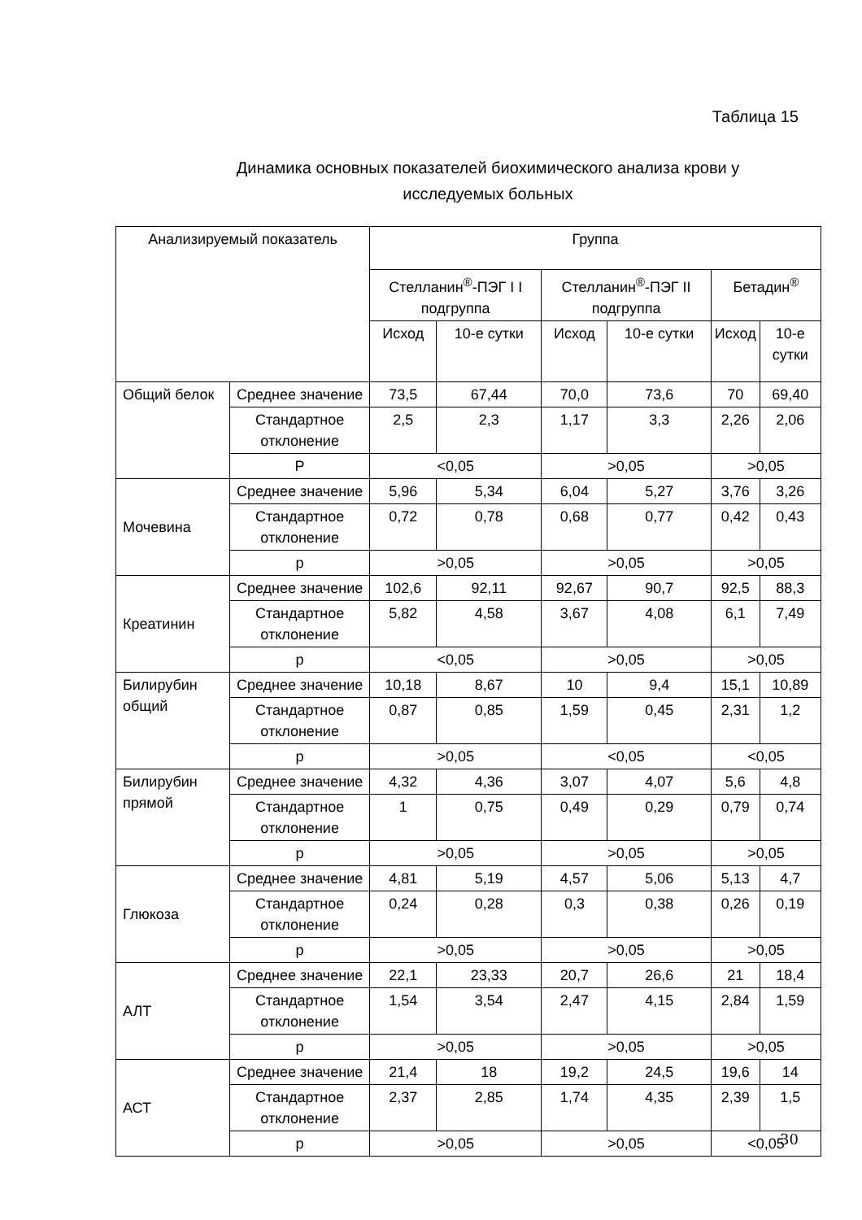Таблица 15
Динамика основных показателей биохимического анализа крови у исследуемых больных
| Анализируемый показатель | | Группа | | | | | |
| --- | --- | --- | --- | --- | --- | --- | --- |
| | | Стелланин<sup>®</sup>-ПЭГ I I подгруппа | | Стелланин<sup>®</sup>-ПЭГ II подгруппа | | Бетадин<sup>®</sup> | |
| | | Исход | 10-е сутки | Исход | 10-е сутки | Исход | 10-е сутки |
| Общий белок | Среднее значение | 73,5 | 67,44 | 70,0 | 73,6 | 70 | 69,40 |
| | Стандартное отклонение | 2,5 | 2,3 | 1,17 | 3,3 | 2,26 | 2,06 |
| | P | <0,05 | | >0,05 | | >0,05 | |
| Мочевина | Среднее значение | 5,96 | 5,34 | 6,04 | 5,27 | 3,76 | 3,26 |
| | Стандартное отклонение | 0,72 | 0,78 | 0,68 | 0,77 | 0,42 | 0,43 |
| | p | >0,05 | | >0,05 | | >0,05 | |
| Креатинин | Среднее значение | 102,6 | 92,11 | 92,67 | 90,7 | 92,5 | 88,3 |
| | Стандартное отклонение | 5,82 | 4,58 | 3,67 | 4,08 | 6,1 | 7,49 |
| | p | <0,05 | | >0,05 | | >0,05 | |
| Билирубин общий | Среднее значение | 10,18 | 8,67 | 10 | 9,4 | 15,1 | 10,89 |
| | Стандартное отклонение | 0,87 | 0,85 | 1,59 | 0,45 | 2,31 | 1,2 |
| | p | >0,05 | | <0,05 | | <0,05 | |
| Билирубин прямой | Среднее значение | 4,32 | 4,36 | 3,07 | 4,07 | 5,6 | 4,8 |
| | Стандартное отклонение | 1 | 0,75 | 0,49 | 0,29 | 0,79 | 0,74 |
| | p | >0,05 | | >0,05 | | >0,05 | |
| Глюкоза | Среднее значение | 4,81 | 5,19 | 4,57 | 5,06 | 5,13 | 4,7 |
| | Стандартное отклонение | 0,24 | 0,28 | 0,3 | 0,38 | 0,26 | 0,19 |
| | p | >0,05 | | >0,05 | | >0,05 | |
| АЛТ | Среднее значение | 22,1 | 23,33 | 20,7 | 26,6 | 21 | 18,4 |
| | Стандартное отклонение | 1,54 | 3,54 | 2,47 | 4,15 | 2,84 | 1,59 |
| | p | >0,05 | | >0,05 | | >0,05 | |
| АСТ | Среднее значение | 21,4 | 18 | 19,2 | 24,5 | 19,6 | 14 |
| | Стандартное отклонение | 2,37 | 2,85 | 1,74 | 4,35 | 2,39 | 1,5 |
| | p | >0,05 | | >0,05 | | <0,05 | |
30